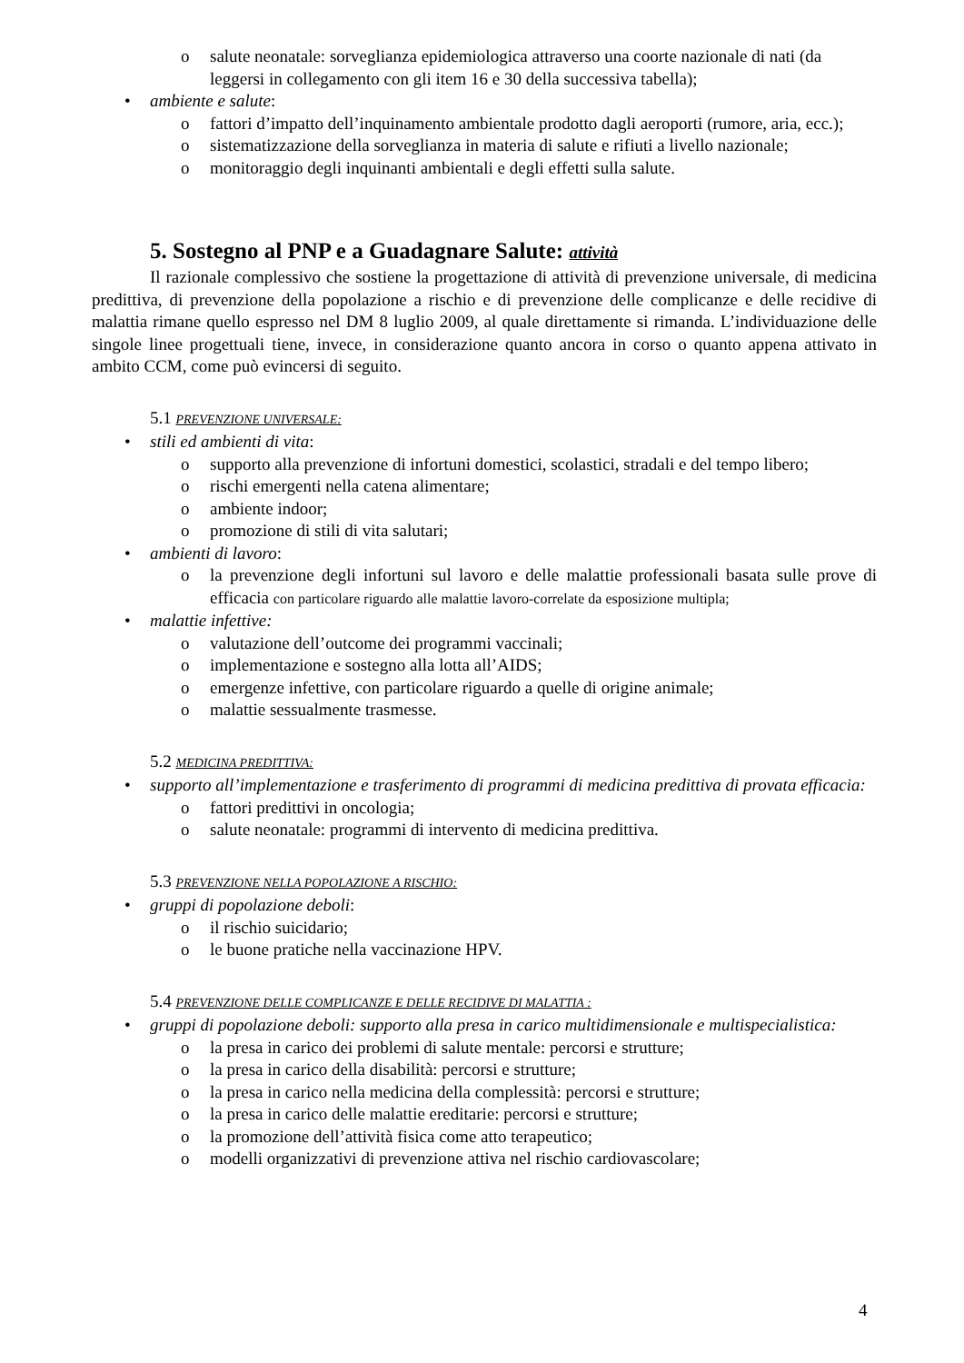o salute neonatale: sorveglianza epidemiologica attraverso una coorte nazionale di nati (da leggersi in collegamento con gli item 16 e 30 della successiva tabella);
• ambiente e salute:
o fattori d’impatto dell’inquinamento ambientale prodotto dagli aeroporti (rumore, aria, ecc.);
o sistematizzazione della sorveglianza in materia di salute e rifiuti a livello nazionale;
o monitoraggio degli inquinanti ambientali e degli effetti sulla salute.
5. Sostegno al PNP e a Guadagnare Salute: attività
Il razionale complessivo che sostiene la progettazione di attività di prevenzione universale, di medicina predittiva, di prevenzione della popolazione a rischio e di prevenzione delle complicanze e delle recidive di malattia rimane quello espresso nel DM 8 luglio 2009, al quale direttamente si rimanda. L’individuazione delle singole linee progettuali tiene, invece, in considerazione quanto ancora in corso o quanto appena attivato in ambito CCM, come può evincersi di seguito.
5.1 PREVENZIONE UNIVERSALE:
• stili ed ambienti di vita:
o
supporto alla prevenzione di infortuni domestici, scolastici, stradali e del tempo libero;
o rischi emergenti nella catena alimentare;
o ambiente indoor;
o promozione di stili di vita salutari;
• ambienti di lavoro:
o
la prevenzione degli infortuni sul lavoro e delle malattie professionali basata sulle prove di efficacia con particolare riguardo alle malattie lavoro-correlate da esposizione multipla;
• malattie infettive:
o valutazione dell’outcome dei programmi vaccinali;
o implementazione e sostegno alla lotta all’AIDS;
o emergenze infettive, con particolare riguardo a quelle di origine animale;
o malattie sessualmente trasmesse.
5.2 MEDICINA PREDITTIVA:
•
supporto all’implementazione e trasferimento di programmi di medicina predittiva di provata efficacia:
o fattori predittivi in oncologia;
o salute neonatale: programmi di intervento di medicina predittiva.
5.3 PREVENZIONE NELLA POPOLAZIONE A RISCHIO:
• gruppi di popolazione deboli:
o il rischio suicidario;
o le buone pratiche nella vaccinazione HPV.
5.4 PREVENZIONE DELLE COMPLICANZE E DELLE RECIDIVE DI MALATTIA :
•
gruppi di popolazione deboli: supporto alla presa in carico multidimensionale e multispecialistica:
o la presa in carico dei problemi di salute mentale: percorsi e strutture;
o la presa in carico della disabilità: percorsi e strutture;
o la presa in carico nella medicina della complessità: percorsi e strutture;
o la presa in carico delle malattie ereditarie: percorsi e strutture;
o la promozione dell’attività fisica come atto terapeutico;
o modelli organizzativi di prevenzione attiva nel rischio cardiovascolare;
4